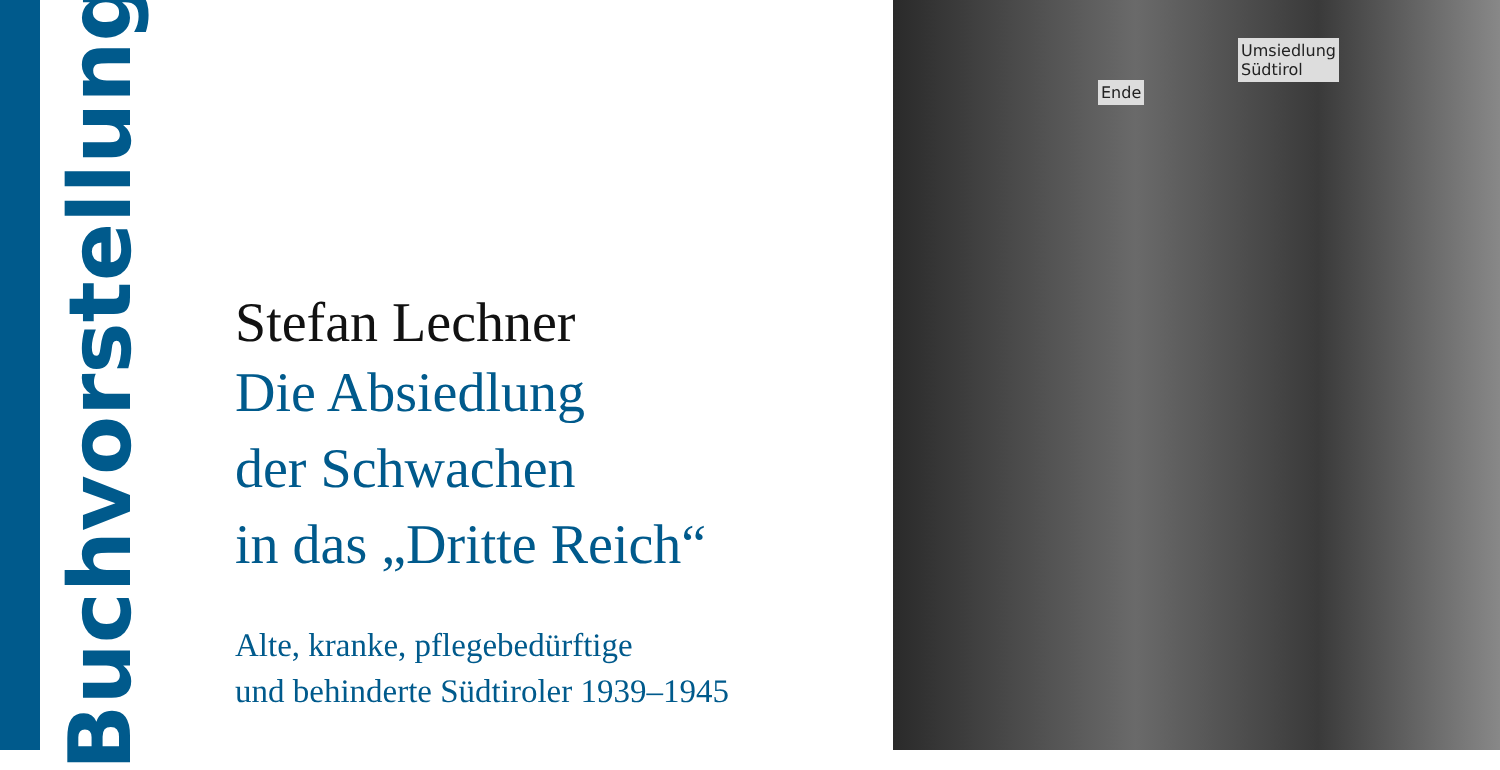Buchvorstellung
Stefan Lechner
Die Absiedlung
der Schwachen
in das „Dritte Reich“
Alte, kranke, pflegebedürftige
und behinderte Südtiroler 1939–1945
Ende
Umsiedlung
Südtirol